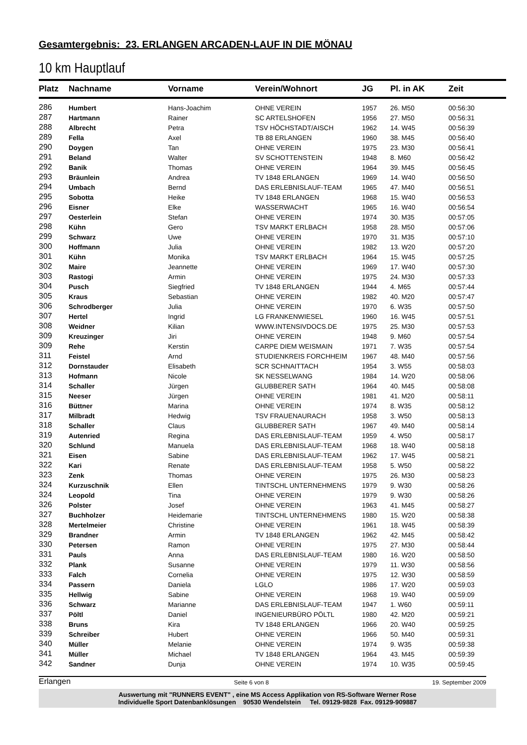Gesamtergebnis: 23. ERLANGEN ARCADEN-LAUF IN DIE MÖNAU
10 km Hauptlauf
| Platz | Nachname | Vorname | Verein/Wohnort | JG | Pl. in AK | Zeit |
| --- | --- | --- | --- | --- | --- | --- |
| 286 | Humbert | Hans-Joachim | OHNE VEREIN | 1957 | 26. M50 | 00:56:30 |
| 287 | Hartmann | Rainer | SC ARTELSHOFEN | 1956 | 27. M50 | 00:56:31 |
| 288 | Albrecht | Petra | TSV HÖCHSTADT/AISCH | 1962 | 14. W45 | 00:56:39 |
| 289 | Fella | Axel | TB 88 ERLANGEN | 1960 | 38. M45 | 00:56:40 |
| 290 | Doygen | Tan | OHNE VEREIN | 1975 | 23. M30 | 00:56:41 |
| 291 | Beland | Walter | SV SCHOTTENSTEIN | 1948 | 8. M60 | 00:56:42 |
| 292 | Banik | Thomas | OHNE VEREIN | 1964 | 39. M45 | 00:56:45 |
| 293 | Bräunlein | Andrea | TV 1848 ERLANGEN | 1969 | 14. W40 | 00:56:50 |
| 294 | Umbach | Bernd | DAS ERLEBNISLAUF-TEAM | 1965 | 47. M40 | 00:56:51 |
| 295 | Sobotta | Heike | TV 1848 ERLANGEN | 1968 | 15. W40 | 00:56:53 |
| 296 | Eisner | Elke | WASSERWACHT | 1965 | 16. W40 | 00:56:54 |
| 297 | Oesterlein | Stefan | OHNE VEREIN | 1974 | 30. M35 | 00:57:05 |
| 298 | Kühn | Gero | TSV MARKT ERLBACH | 1958 | 28. M50 | 00:57:06 |
| 299 | Schwarz | Uwe | OHNE VEREIN | 1970 | 31. M35 | 00:57:10 |
| 300 | Hoffmann | Julia | OHNE VEREIN | 1982 | 13. W20 | 00:57:20 |
| 301 | Kühn | Monika | TSV MARKT ERLBACH | 1964 | 15. W45 | 00:57:25 |
| 302 | Maire | Jeannette | OHNE VEREIN | 1969 | 17. W40 | 00:57:30 |
| 303 | Rastogi | Armin | OHNE VEREIN | 1975 | 24. M30 | 00:57:33 |
| 304 | Pusch | Siegfried | TV 1848 ERLANGEN | 1944 | 4. M65 | 00:57:44 |
| 305 | Kraus | Sebastian | OHNE VEREIN | 1982 | 40. M20 | 00:57:47 |
| 306 | Schrodberger | Julia | OHNE VEREIN | 1970 | 6. W35 | 00:57:50 |
| 307 | Hertel | Ingrid | LG FRANKENWIESEL | 1960 | 16. W45 | 00:57:51 |
| 308 | Weidner | Kilian | WWW.INTENSIVDOCS.DE | 1975 | 25. M30 | 00:57:53 |
| 309 | Kreuzinger | Jiri | OHNE VEREIN | 1948 | 9. M60 | 00:57:54 |
| 309 | Rehe | Kerstin | CARPE DIEM WEISMAIN | 1971 | 7. W35 | 00:57:54 |
| 311 | Feistel | Arnd | STUDIENKREIS FORCHHEIM | 1967 | 48. M40 | 00:57:56 |
| 312 | Dornstauder | Elisabeth | SCR SCHNAITTACH | 1954 | 3. W55 | 00:58:03 |
| 313 | Hofmann | Nicole | SK NESSELWANG | 1984 | 14. W20 | 00:58:06 |
| 314 | Schaller | Jürgen | GLUBBERER SATH | 1964 | 40. M45 | 00:58:08 |
| 315 | Neeser | Jürgen | OHNE VEREIN | 1981 | 41. M20 | 00:58:11 |
| 316 | Büttner | Marina | OHNE VEREIN | 1974 | 8. W35 | 00:58:12 |
| 317 | Milbradt | Hedwig | TSV FRAUENAURACH | 1958 | 3. W50 | 00:58:13 |
| 318 | Schaller | Claus | GLUBBERER SATH | 1967 | 49. M40 | 00:58:14 |
| 319 | Autenried | Regina | DAS ERLEBNISLAUF-TEAM | 1959 | 4. W50 | 00:58:17 |
| 320 | Schlund | Manuela | DAS ERLEBNISLAUF-TEAM | 1968 | 18. W40 | 00:58:18 |
| 321 | Eisen | Sabine | DAS ERLEBNISLAUF-TEAM | 1962 | 17. W45 | 00:58:21 |
| 322 | Kari | Renate | DAS ERLEBNISLAUF-TEAM | 1958 | 5. W50 | 00:58:22 |
| 323 | Zenk | Thomas | OHNE VEREIN | 1975 | 26. M30 | 00:58:23 |
| 324 | Kurzuschnik | Ellen | TINTSCHL UNTERNEHMENS | 1979 | 9. W30 | 00:58:26 |
| 324 | Leopold | Tina | OHNE VEREIN | 1979 | 9. W30 | 00:58:26 |
| 326 | Polster | Josef | OHNE VEREIN | 1963 | 41. M45 | 00:58:27 |
| 327 | Buchholzer | Heidemarie | TINTSCHL UNTERNEHMENS | 1980 | 15. W20 | 00:58:38 |
| 328 | Mertelmeier | Christine | OHNE VEREIN | 1961 | 18. W45 | 00:58:39 |
| 329 | Brandner | Armin | TV 1848 ERLANGEN | 1962 | 42. M45 | 00:58:42 |
| 330 | Petersen | Ramon | OHNE VEREIN | 1975 | 27. M30 | 00:58:44 |
| 331 | Pauls | Anna | DAS ERLEBNISLAUF-TEAM | 1980 | 16. W20 | 00:58:50 |
| 332 | Plank | Susanne | OHNE VEREIN | 1979 | 11. W30 | 00:58:56 |
| 333 | Falch | Cornelia | OHNE VEREIN | 1975 | 12. W30 | 00:58:59 |
| 334 | Passern | Daniela | LGLO | 1986 | 17. W20 | 00:59:03 |
| 335 | Hellwig | Sabine | OHNE VEREIN | 1968 | 19. W40 | 00:59:09 |
| 336 | Schwarz | Marianne | DAS ERLEBNISLAUF-TEAM | 1947 | 1. W60 | 00:59:11 |
| 337 | Pöltl | Daniel | INGENIEURBÜRO PÖLTL | 1980 | 42. M20 | 00:59:21 |
| 338 | Bruns | Kira | TV 1848 ERLANGEN | 1966 | 20. W40 | 00:59:25 |
| 339 | Schreiber | Hubert | OHNE VEREIN | 1966 | 50. M40 | 00:59:31 |
| 340 | Müller | Melanie | OHNE VEREIN | 1974 | 9. W35 | 00:59:38 |
| 341 | Müller | Michael | TV 1848 ERLANGEN | 1964 | 43. M45 | 00:59:39 |
| 342 | Sandner | Dunja | OHNE VEREIN | 1974 | 10. W35 | 00:59:45 |
Erlangen Seite 6 von 8 19. September 2009
Auswertung mit "RUNNERS EVENT" , eine MS Access Applikation von RS-Software Werner Rose
Individuelle Sport Datenbanklösungen 90530 Wendelstein Tel. 09129-9828 Fax. 09129-909887